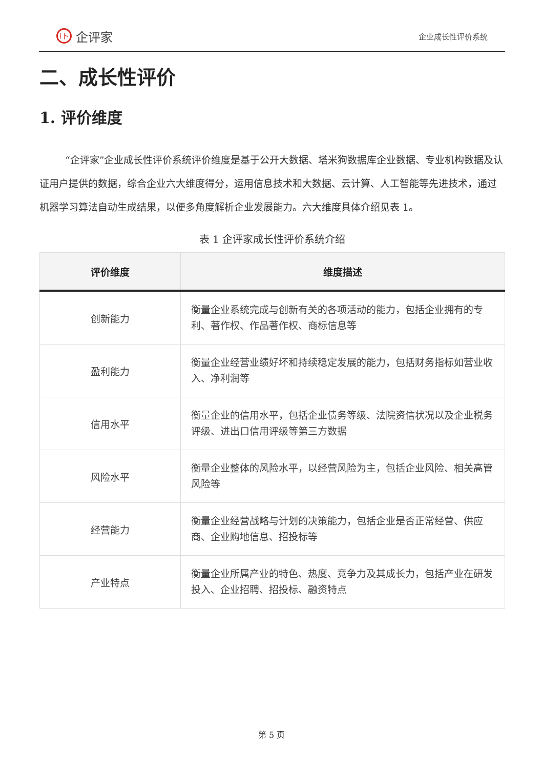i卜 企评家
企业成长性评价系统
二、成长性评价
1. 评价维度
“企评家”企业成长性评价系统评价维度是基于公开大数据、塔米狗数据库企业数据、专业机构数据及认证用户提供的数据，综合企业六大维度得分，运用信息技术和大数据、云计算、人工智能等先进技术，通过机器学习算法自动生成结果，以便多角度解析企业发展能力。六大维度具体介绍见表 1。
表 1 企评家成长性评价系统介绍
| 评价维度 | 维度描述 |
| --- | --- |
| 创新能力 | 衡量企业系统完成与创新有关的各项活动的能力，包括企业拥有的专利、著作权、作品著作权、商标信息等 |
| 盈利能力 | 衡量企业经营业绩好坏和持续稳定发展的能力，包括财务指标如营业收入、净利润等 |
| 信用水平 | 衡量企业的信用水平，包括企业债务等级、法院资信状况以及企业税务评级、进出口信用评级等第三方数据 |
| 风险水平 | 衡量企业整体的风险水平，以经营风险为主，包括企业风险、相关高管风险等 |
| 经营能力 | 衡量企业经营战略与计划的决策能力，包括企业是否正常经营、供应商、企业购地信息、招投标等 |
| 产业特点 | 衡量企业所属产业的特色、热度、竞争力及其成长力，包括产业在研发投入、企业招聘、招投标、融资特点 |
第 5 页